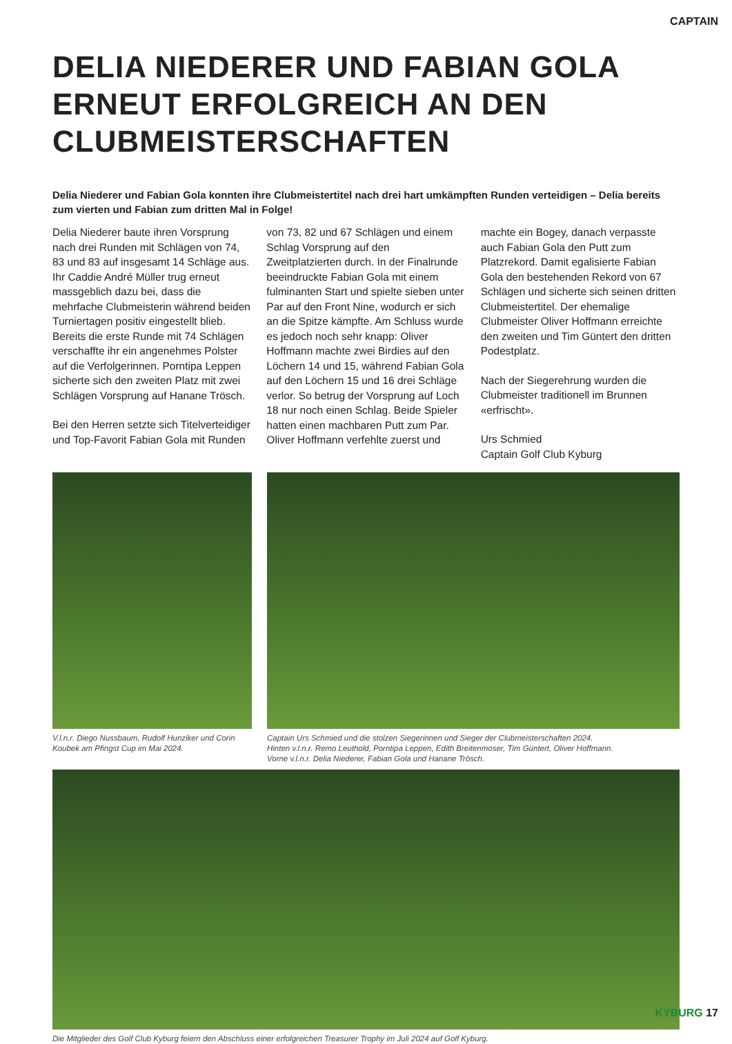CAPTAIN
DELIA NIEDERER UND FABIAN GOLA ERNEUT ERFOLGREICH AN DEN CLUBMEISTERSCHAFTEN
Delia Niederer und Fabian Gola konnten ihre Clubmeistertitel nach drei hart umkämpften Runden verteidigen – Delia bereits zum vierten und Fabian zum dritten Mal in Folge!
Delia Niederer baute ihren Vorsprung nach drei Runden mit Schlägen von 74, 83 und 83 auf insgesamt 14 Schläge aus. Ihr Caddie André Müller trug erneut massgeblich dazu bei, dass die mehrfache Clubmeisterin während beiden Turniertagen positiv eingestellt blieb. Bereits die erste Runde mit 74 Schlägen verschaffte ihr ein angenehmes Polster auf die Verfolgerinnen. Porntipa Leppen sicherte sich den zweiten Platz mit zwei Schlägen Vorsprung auf Hanane Trösch.
Bei den Herren setzte sich Titelverteidiger und Top-Favorit Fabian Gola mit Runden von 73, 82 und 67 Schlägen und einem Schlag Vorsprung auf den Zweitplatzierten durch. In der Finalrunde beeindruckte Fabian Gola mit einem fulminanten Start und spielte sieben unter Par auf den Front Nine, wodurch er sich an die Spitze kämpfte. Am Schluss wurde es jedoch noch sehr knapp: Oliver Hoffmann machte zwei Birdies auf den Löchern 14 und 15, während Fabian Gola auf den Löchern 15 und 16 drei Schläge verlor. So betrug der Vorsprung auf Loch 18 nur noch einen Schlag. Beide Spieler hatten einen machbaren Putt zum Par. Oliver Hoffmann verfehlte zuerst und machte ein Bogey, danach verpasste auch Fabian Gola den Putt zum Platzrekord. Damit egalisierte Fabian Gola den bestehenden Rekord von 67 Schlägen und sicherte sich seinen dritten Clubmeistertitel. Der ehemalige Clubmeister Oliver Hoffmann erreichte den zweiten und Tim Güntert den dritten Podestplatz.
Nach der Siegerehrung wurden die Clubmeister traditionell im Brunnen «erfrischt».
Urs Schmied
Captain Golf Club Kyburg
V.l.n.r. Diego Nussbaum, Rudolf Hunziker und Corin Koubek am Pfingst Cup im Mai 2024.
Captain Urs Schmied und die stolzen Siegerinnen und Sieger der Clubmeisterschaften 2024.
Hinten v.l.n.r. Remo Leuthold, Porntipa Leppen, Edith Breitenmoser, Tim Güntert, Oliver Hoffmann.
Vorne v.l.n.r. Delia Niederer, Fabian Gola und Hanane Trösch.
Die Mitglieder des Golf Club Kyburg feiern den Abschluss einer erfolgreichen Treasurer Trophy im Juli 2024 auf Golf Kyburg.
KYBURG 17